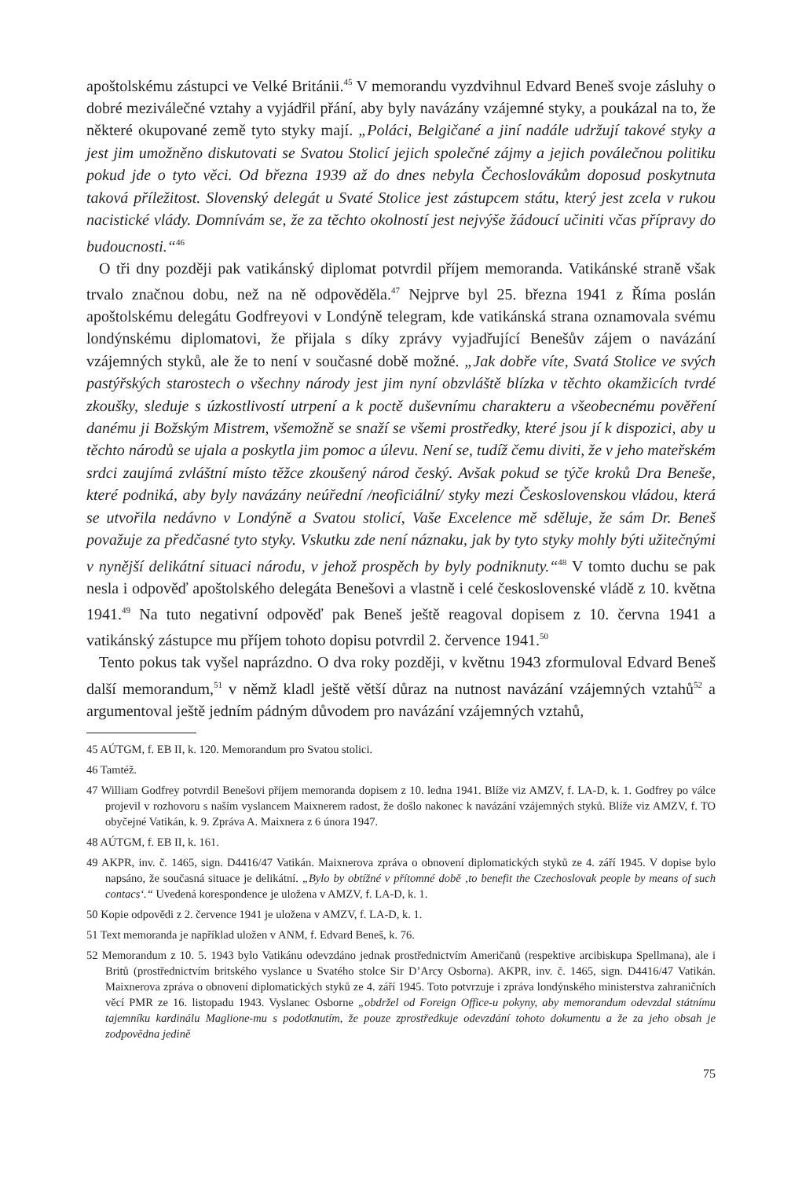apoštolskému zástupci ve Velké Británii.<sup>45</sup> V memorandu vyzdvihnul Edvard Beneš svoje zásluhy o dobré meziválečné vztahy a vyjádřil přání, aby byly navázány vzájemné styky, a poukázal na to, že některé okupované země tyto styky mají. „Poláci, Belgičané a jiní nadále udržují takové styky a jest jim umožněno diskutovati se Svatou Stolicí jejich společné zájmy a jejich poválečnou politiku pokud jde o tyto věci. Od března 1939 až do dnes nebyla Čechoslovákům doposud poskytnuta taková příležitost. Slovenský delegát u Svaté Stolice jest zástupcem státu, který jest zcela v rukou nacistické vlády. Domnívám se, že za těchto okolností jest nejvýše žádoucí učiniti včas přípravy do budoucnosti.“<sup>46</sup>
O tři dny později pak vatikánský diplomat potvrdil příjem memoranda. Vatikánské straně však trvalo značnou dobu, než na ně odpověděla.<sup>47</sup> Nejprve byl 25. března 1941 z Říma poslán apoštolskému delegátu Godfreyovi v Londýně telegram, kde vatikánská strana oznamovala svému londýnskému diplomatovi, že přijala s díky zprávy vyjadřující Benešův zájem o navázání vzájemných styků, ale že to není v současné době možné. „Jak dobře víte, Svatá Stolice ve svých pastýřských starostech o všechny národy jest jim nyní obzvláště blízka v těchto okamžicích tvrdé zkoušky, sleduje s úzkostlivostí utrpení a k poctě duševnímu charakteru a všeobecnému pověření danému ji Božským Mistrem, všemožně se snaží se všemi prostředky, které jsou jí k dispozici, aby u těchto národů se ujala a poskytla jim pomoc a úlevu. Není se, tudíž čemu diviti, že v jeho mateřském srdci zaujímá zvláštní místo těžce zkoušený národ český. Avšak pokud se týče kroků Dra Beneše, které podniká, aby byly navázány neúřední /neoficiální/ styky mezi Československou vládou, která se utvořila nedávno v Londýně a Svatou stolicí, Vaše Excelence mě sděluje, že sám Dr. Beneš považuje za předčasné tyto styky. Vskutku zde není náznaku, jak by tyto styky mohly býti užitečnými v nynější delikátní situaci národu, v jehož prospěch by byly podniknuty.“<sup>48</sup> V tomto duchu se pak nesla i odpověď apoštolského delegáta Benešovi a vlastně i celé československé vládě z 10. května 1941.<sup>49</sup> Na tuto negativní odpověď pak Beneš ještě reagoval dopisem z 10. června 1941 a vatikánský zástupce mu příjem tohoto dopisu potvrdil 2. července 1941.<sup>50</sup>
Tento pokus tak vyšel naprázdno. O dva roky později, v květnu 1943 zformuloval Edvard Beneš další memorandum,<sup>51</sup> v němž kladl ještě větší důraz na nutnost navázání vzájemných vztahů<sup>52</sup> a argumentoval ještě jedním pádným důvodem pro navázání vzájemných vztahů,
45 AÚTGM, f. EB II, k. 120. Memorandum pro Svatou stolici.
46 Tamtéž.
47 William Godfrey potvrdil Benešovi příjem memoranda dopisem z 10. ledna 1941. Blíže viz AMZV, f. LA-D, k. 1. Godfrey po válce projevil v rozhovoru s naším vyslancem Maixnerem radost, že došlo nakonec k navázání vzájemných styků. Blíže viz AMZV, f. TO obyčejné Vatikán, k. 9. Zpráva A. Maixnera z 6 února 1947.
48 AÚTGM, f. EB II, k. 161.
49 AKPR, inv. č. 1465, sign. D4416/47 Vatikán. Maixnerova zpráva o obnovení diplomatických styků ze 4. září 1945. V dopise bylo napsáno, že současná situace je delikátní. „Bylo by obtížné v přítomné době ‚to benefit the Czechoslovak people by means of such contacs‘.“ Uvedená korespondence je uložena v AMZV, f. LA-D, k. 1.
50 Kopie odpovědi z 2. července 1941 je uložena v AMZV, f. LA-D, k. 1.
51 Text memoranda je například uložen v ANM, f. Edvard Beneš, k. 76.
52 Memorandum z 10. 5. 1943 bylo Vatikánu odevzdáno jednak prostřednictvím Američanů (respektive arcibiskupa Spellmana), ale i Britů (prostřednictvím britského vyslance u Svatého stolce Sir D’Arcy Osborna). AKPR, inv. č. 1465, sign. D4416/47 Vatikán. Maixnerova zpráva o obnovení diplomatických styků ze 4. září 1945. Toto potvrzuje i zpráva londýnského ministerstva zahraničních věcí PMR ze 16. listopadu 1943. Vyslanec Osborne „obdržel od Foreign Office-u pokyny, aby memorandum odevzdal státnímu tajemníku kardinálu Maglione-mu s podotknutím, že pouze zprostředkuje odevzdání tohoto dokumentu a že za jeho obsah je zodpovědna jedině
75